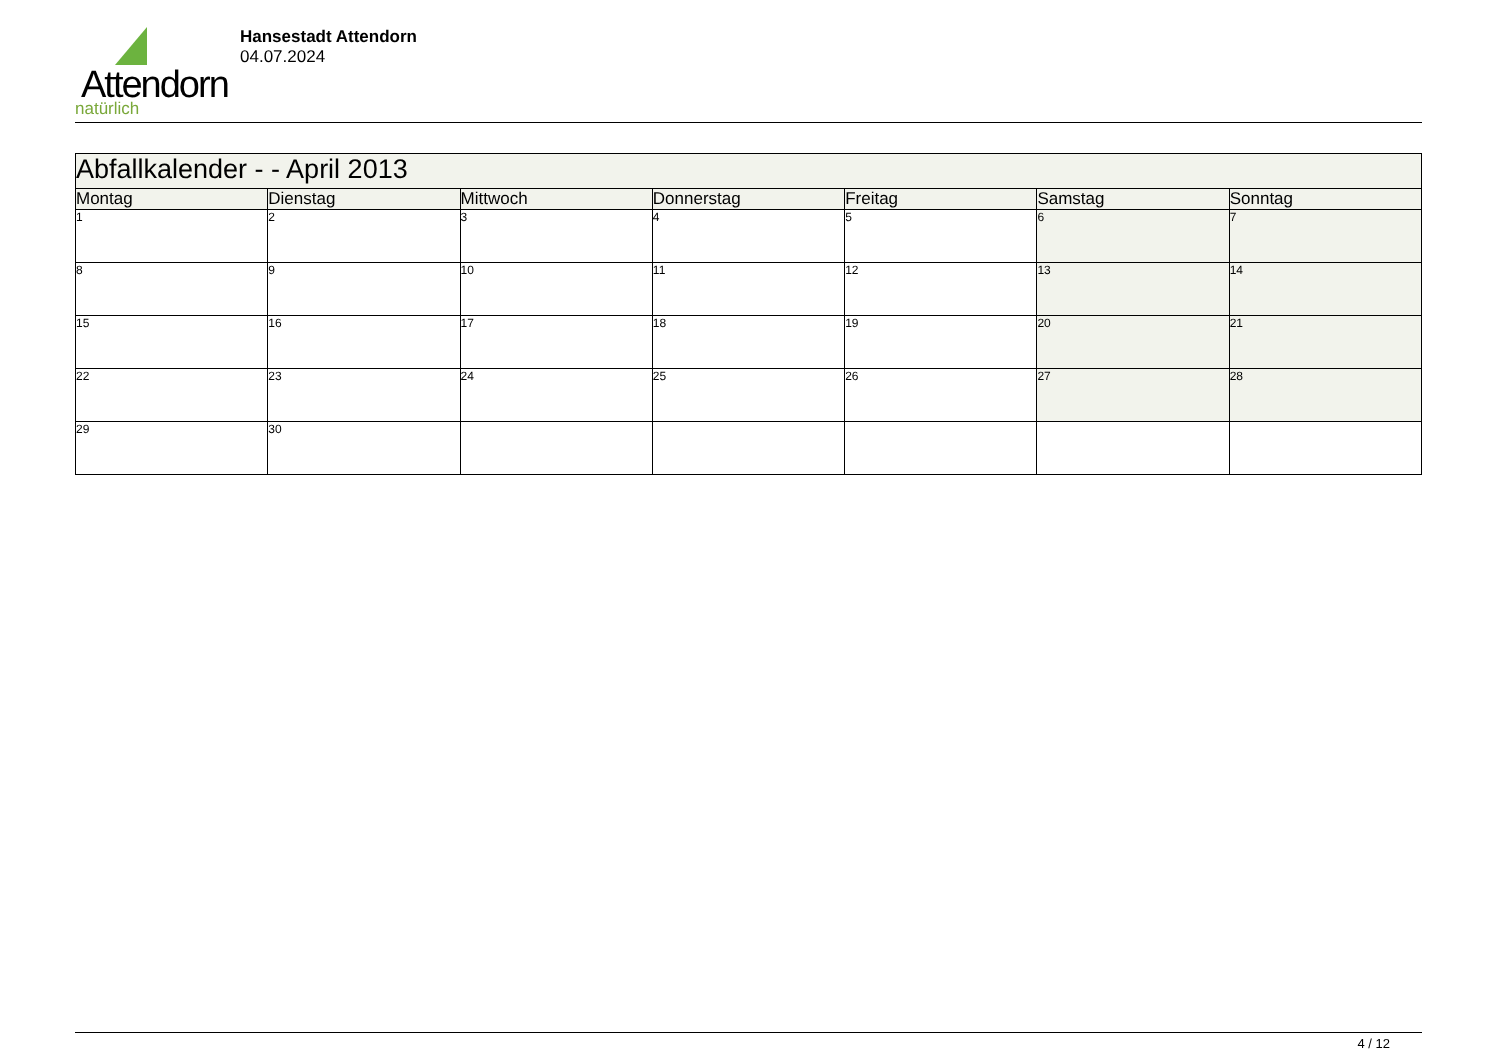Attendorn
natürlich
Hansestadt Attendorn
04.07.2024
| Abfallkalender - - April 2013 | | | | | | |
| Montag | Dienstag | Mittwoch | Donnerstag | Freitag | Samstag | Sonntag |
| 1 | 2 | 3 | 4 | 5 | 6 | 7 |
| 8 | 9 | 10 | 11 | 12 | 13 | 14 |
| 15 | 16 | 17 | 18 | 19 | 20 | 21 |
| 22 | 23 | 24 | 25 | 26 | 27 | 28 |
| 29 | 30 | | | | | |
4 / 12